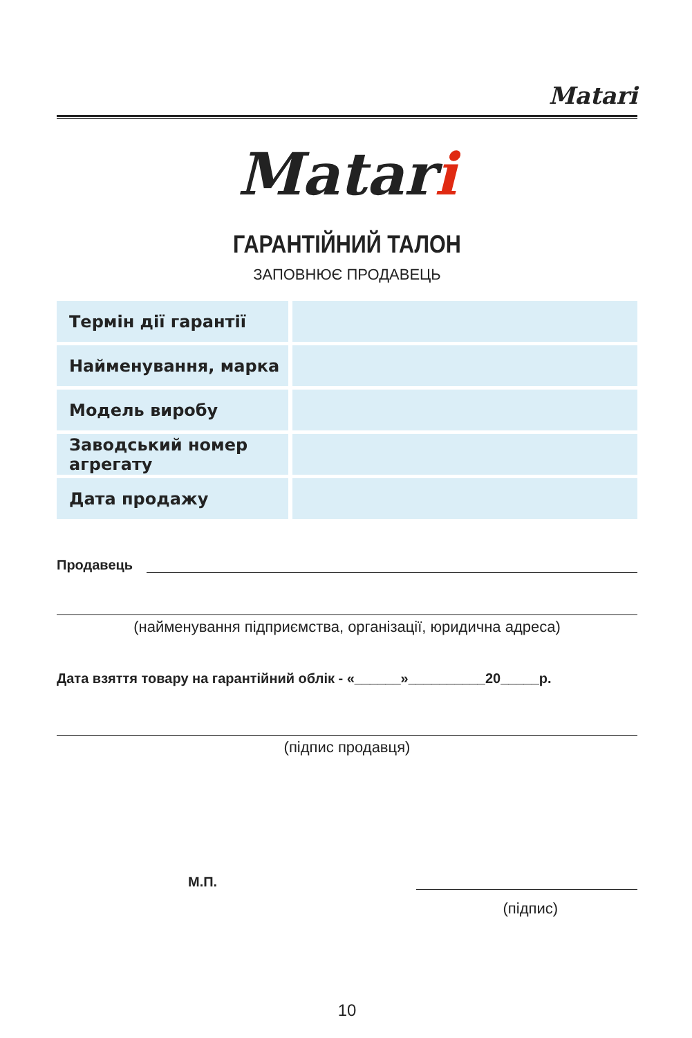Matari
Matari
ГАРАНТІЙНИЙ ТАЛОН
ЗАПОВНЮЄ ПРОДАВЕЦЬ
| Термін дії гарантії | |
| Найменування, марка | |
| Модель виробу | |
| Заводський номер агрегату | |
| Дата продажу | |
Продавець
(найменування підприємства, організації, юридична адреса)
Дата взяття товару на гарантійний облік - «______»__________20_____р.
(підпис продавця)
М.П.
(підпис)
10